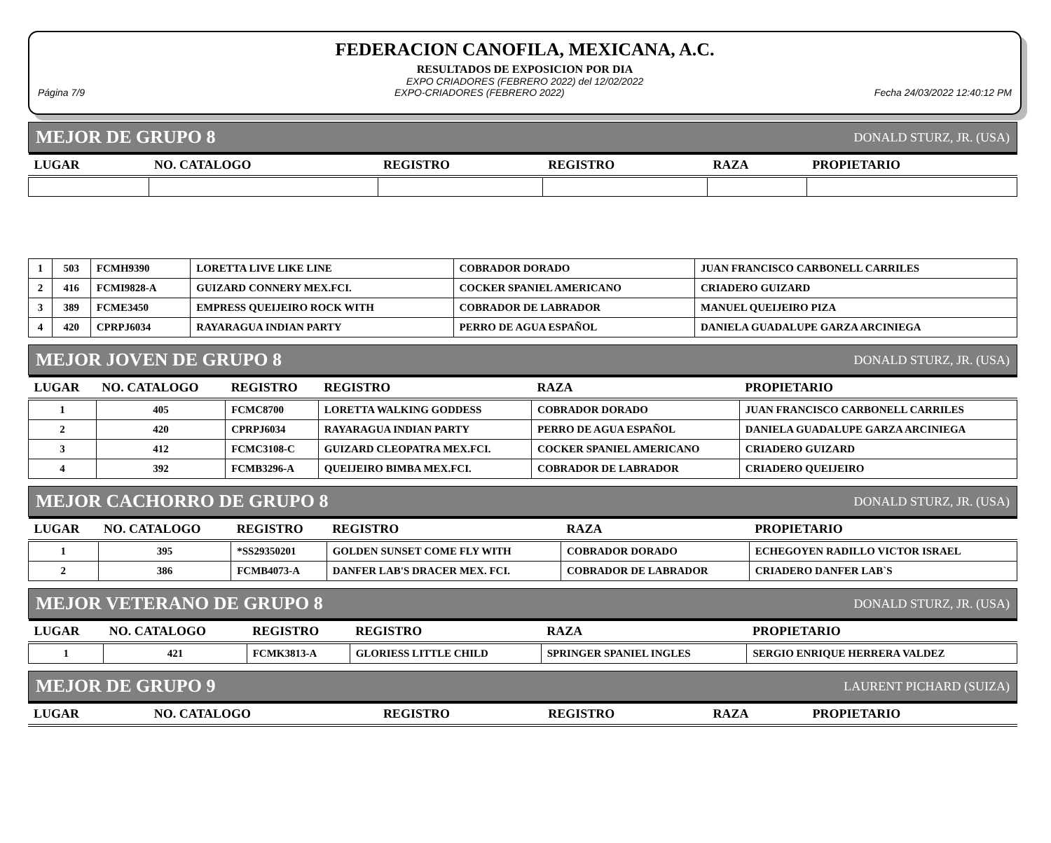FEDERACION CANOFILA, MEXICANA, A.C.
RESULTADOS DE EXPOSICION POR DIA
EXPO CRIADORES (FEBRERO 2022) del 12/02/2022
Página 7/9 EXPO-CRIADORES (FEBRERO 2022) Fecha 24/03/2022 12:40:12 PM
MEJOR DE GRUPO 8 DONALD STURZ, JR. (USA)
| LUGAR | NO. CATALOGO | REGISTRO | REGISTRO | RAZA | PROPIETARIO |
| --- | --- | --- | --- | --- | --- |
| 1 | 503 | FCMH9390 | LORETTA LIVE LIKE LINE | COBRADOR DORADO | JUAN FRANCISCO CARBONELL CARRILES |
| 2 | 416 | FCMI9828-A | GUIZARD CONNERY MEX.FCI. | COCKER SPANIEL AMERICANO | CRIADERO GUIZARD |
| 3 | 389 | FCME3450 | EMPRESS QUEIJEIRO ROCK WITH | COBRADOR DE LABRADOR | MANUEL QUEIJEIRO PIZA |
| 4 | 420 | CPRPJ6034 | RAYARAGUA INDIAN PARTY | PERRO DE AGUA ESPAÑOL | DANIELA GUADALUPE GARZA ARCINIEGA |
MEJOR JOVEN DE GRUPO 8 DONALD STURZ, JR. (USA)
| LUGAR | NO. CATALOGO | REGISTRO | REGISTRO | RAZA | PROPIETARIO |
| --- | --- | --- | --- | --- | --- |
| 1 | 405 | FCMC8700 | LORETTA WALKING GODDESS | COBRADOR DORADO | JUAN FRANCISCO CARBONELL CARRILES |
| 2 | 420 | CPRPJ6034 | RAYARAGUA INDIAN PARTY | PERRO DE AGUA ESPAÑOL | DANIELA GUADALUPE GARZA ARCINIEGA |
| 3 | 412 | FCMC3108-C | GUIZARD CLEOPATRA MEX.FCI. | COCKER SPANIEL AMERICANO | CRIADERO GUIZARD |
| 4 | 392 | FCMB3296-A | QUEIJEIRO BIMBA MEX.FCI. | COBRADOR DE LABRADOR | CRIADERO QUEIJEIRO |
MEJOR CACHORRO DE GRUPO 8 DONALD STURZ, JR. (USA)
| LUGAR | NO. CATALOGO | REGISTRO | REGISTRO | RAZA | PROPIETARIO |
| --- | --- | --- | --- | --- | --- |
| 1 | 395 | *SS29350201 | GOLDEN SUNSET COME FLY WITH | COBRADOR DORADO | ECHEGOYEN RADILLO VICTOR ISRAEL |
| 2 | 386 | FCMB4073-A | DANFER LAB'S DRACER MEX. FCI. | COBRADOR DE LABRADOR | CRIADERO DANFER LAB`S |
MEJOR VETERANO DE GRUPO 8 DONALD STURZ, JR. (USA)
| LUGAR | NO. CATALOGO | REGISTRO | REGISTRO | RAZA | PROPIETARIO |
| --- | --- | --- | --- | --- | --- |
| 1 | 421 | FCMK3813-A | GLORIESS LITTLE CHILD | SPRINGER SPANIEL INGLES | SERGIO ENRIQUE HERRERA VALDEZ |
MEJOR DE GRUPO 9 LAURENT PICHARD (SUIZA)
| LUGAR | NO. CATALOGO | REGISTRO | REGISTRO | RAZA | PROPIETARIO |
| --- | --- | --- | --- | --- | --- |